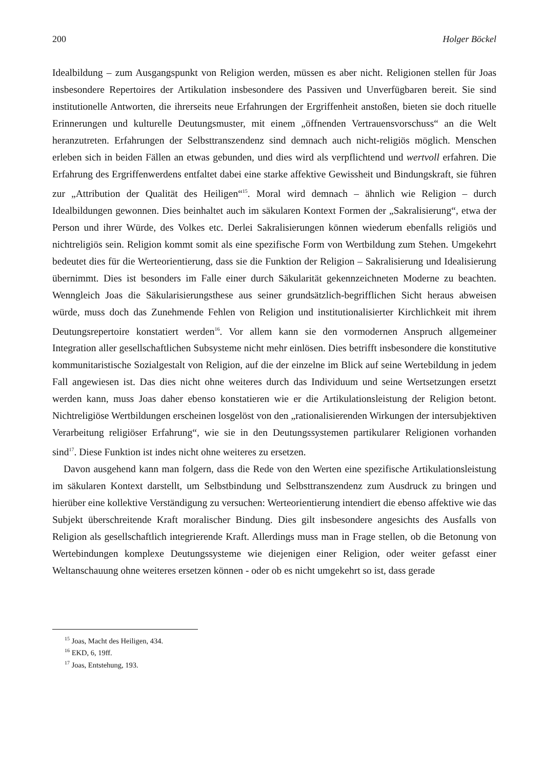200 Holger Böckel
Idealbildung – zum Ausgangspunkt von Religion werden, müssen es aber nicht. Religionen stellen für Joas insbesondere Repertoires der Artikulation insbesondere des Passiven und Unverfügbaren bereit. Sie sind institutionelle Antworten, die ihrerseits neue Erfahrungen der Ergriffenheit anstoßen, bieten sie doch rituelle Erinnerungen und kulturelle Deutungsmuster, mit einem „öffnenden Vertrauensvorschuss“ an die Welt heranzutreten. Erfahrungen der Selbsttranszendenz sind demnach auch nicht-religiös möglich. Menschen erleben sich in beiden Fällen an etwas gebunden, und dies wird als verpflichtend und wertvoll erfahren. Die Erfahrung des Ergriffenwerdens entfaltet dabei eine starke affektive Gewissheit und Bindungskraft, sie führen zur „Attribution der Qualität des Heiligen“<sup>15</sup>. Moral wird demnach – ähnlich wie Religion – durch Idealbildungen gewonnen. Dies beinhaltet auch im säkularen Kontext Formen der „Sakralisierung“, etwa der Person und ihrer Würde, des Volkes etc. Derlei Sakralisierungen können wiederum ebenfalls religiös und nichtreligiös sein. Religion kommt somit als eine spezifische Form von Wertbildung zum Stehen. Umgekehrt bedeutet dies für die Werteorientierung, dass sie die Funktion der Religion – Sakralisierung und Idealisierung übernimmt. Dies ist besonders im Falle einer durch Säkularität gekennzeichneten Moderne zu beachten. Wenngleich Joas die Säkularisierungsthese aus seiner grundsätzlich-begrifflichen Sicht heraus abweisen würde, muss doch das Zunehmende Fehlen von Religion und institutionalisierter Kirchlichkeit mit ihrem Deutungsrepertoire konstatiert werden<sup>16</sup>. Vor allem kann sie den vormodernen Anspruch allgemeiner Integration aller gesellschaftlichen Subsysteme nicht mehr einlösen. Dies betrifft insbesondere die konstitutive kommunitaristische Sozialgestalt von Religion, auf die der einzelne im Blick auf seine Wertebildung in jedem Fall angewiesen ist. Das dies nicht ohne weiteres durch das Individuum und seine Wertsetzungen ersetzt werden kann, muss Joas daher ebenso konstatieren wie er die Artikulationsleistung der Religion betont. Nichtreligiöse Wertbildungen erscheinen losgelöst von den „rationalisierenden Wirkungen der intersubjektiven Verarbeitung religiöser Erfahrung“, wie sie in den Deutungssystemen partikularer Religionen vorhanden sind<sup>17</sup>. Diese Funktion ist indes nicht ohne weiteres zu ersetzen.
Davon ausgehend kann man folgern, dass die Rede von den Werten eine spezifische Artikulationsleistung im säkularen Kontext darstellt, um Selbstbindung und Selbsttranszendenz zum Ausdruck zu bringen und hierüber eine kollektive Verständigung zu versuchen: Werteorientierung intendiert die ebenso affektive wie das Subjekt überschreitende Kraft moralischer Bindung. Dies gilt insbesondere angesichts des Ausfalls von Religion als gesellschaftlich integrierende Kraft. Allerdings muss man in Frage stellen, ob die Betonung von Wertebindungen komplexe Deutungssysteme wie diejenigen einer Religion, oder weiter gefasst einer Weltanschauung ohne weiteres ersetzen können - oder ob es nicht umgekehrt so ist, dass gerade
<sup>15</sup> Joas, Macht des Heiligen, 434.
<sup>16</sup> EKD, 6, 19ff.
<sup>17</sup> Joas, Entstehung, 193.